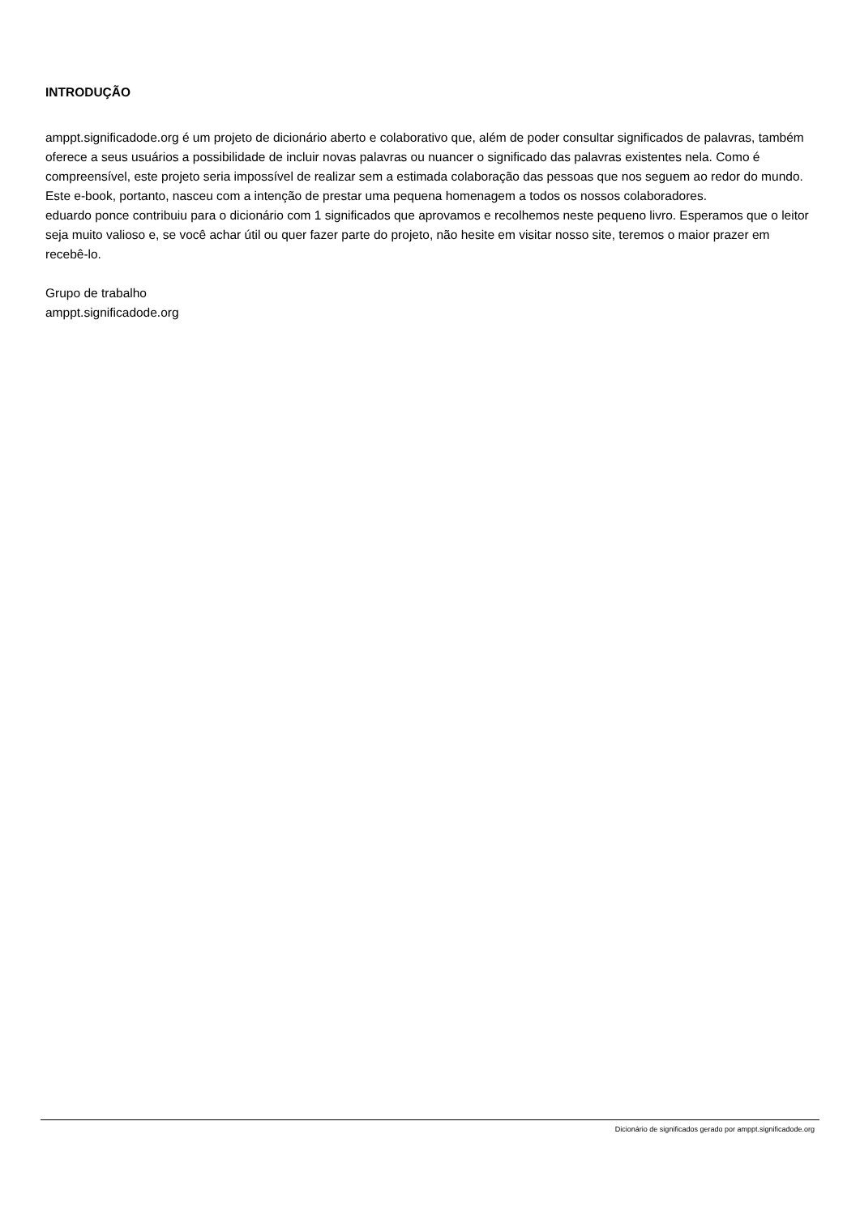INTRODUÇÃO
amppt.significadode.org é um projeto de dicionário aberto e colaborativo que, além de poder consultar significados de palavras, também oferece a seus usuários a possibilidade de incluir novas palavras ou nuancer o significado das palavras existentes nela. Como é compreensível, este projeto seria impossível de realizar sem a estimada colaboração das pessoas que nos seguem ao redor do mundo. Este e-book, portanto, nasceu com a intenção de prestar uma pequena homenagem a todos os nossos colaboradores.
eduardo ponce contribuiu para o dicionário com 1 significados que aprovamos e recolhemos neste pequeno livro. Esperamos que o leitor seja muito valioso e, se você achar útil ou quer fazer parte do projeto, não hesite em visitar nosso site, teremos o maior prazer em recebê-lo.
Grupo de trabalho
amppt.significadode.org
Dicionário de significados gerado por amppt.significadode.org